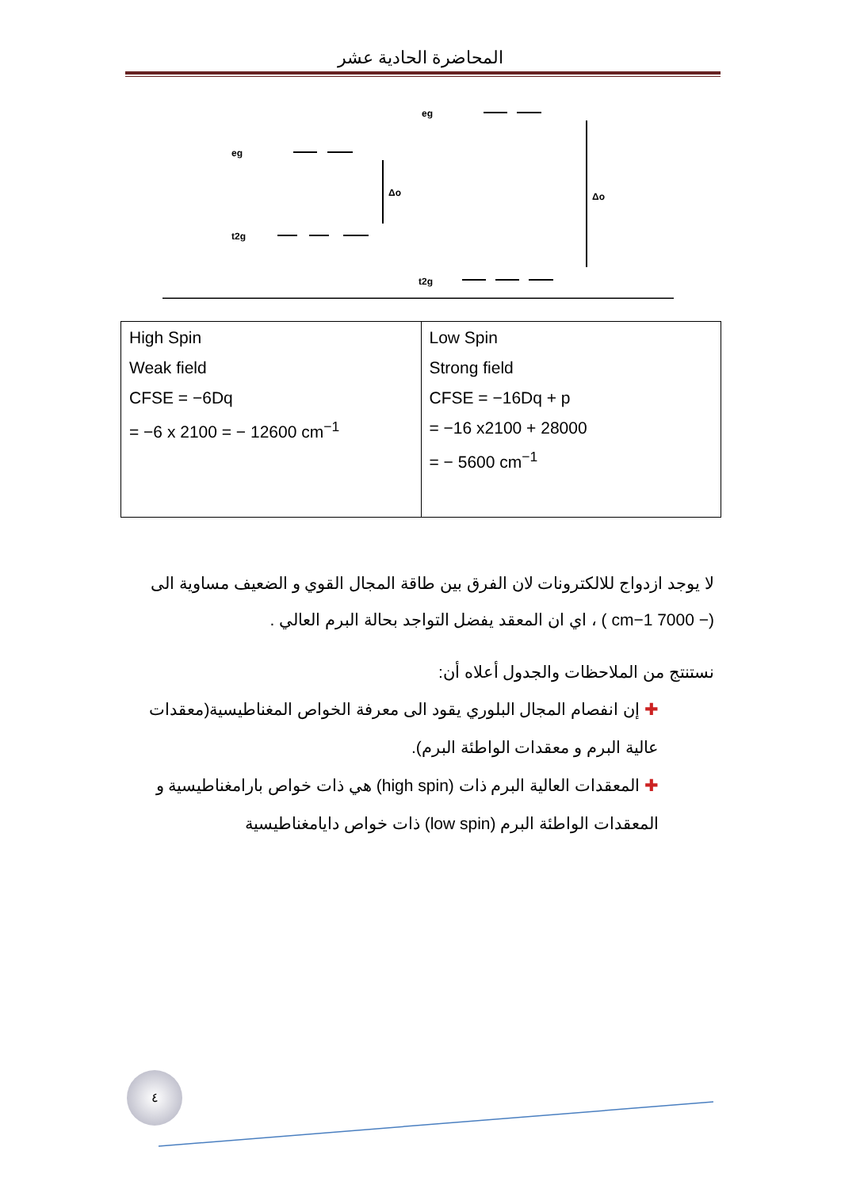المحاضرة الحادية عشر
eg
t2g
eg
t2g
Δo
Δo
| High Spin Weak field CFSE = −6Dq = −6 x 2100 = − 12600 cm<sup>−1</sup> | Low Spin Strong field CFSE = −16Dq + p = −16 x2100 + 28000 = − 5600 cm<sup>−1</sup> |
لا يوجد ازدواج للالكترونات لان الفرق بين طاقة المجال القوي و الضعيف مساوية الى (− 7000 cm−1 ) ، اي ان المعقد يفضل التواجد بحالة البرم العالي .
نستنتج من الملاحظات والجدول أعلاه أن:
✚ إن انفصام المجال البلوري يقود الى معرفة الخواص المغناطيسية(معقدات عالية البرم و معقدات الواطئة البرم).
✚ المعقدات العالية البرم ذات (high spin) هي ذات خواص بارامغناطيسية و المعقدات الواطئة البرم (low spin) ذات خواص دايامغناطيسية
٤